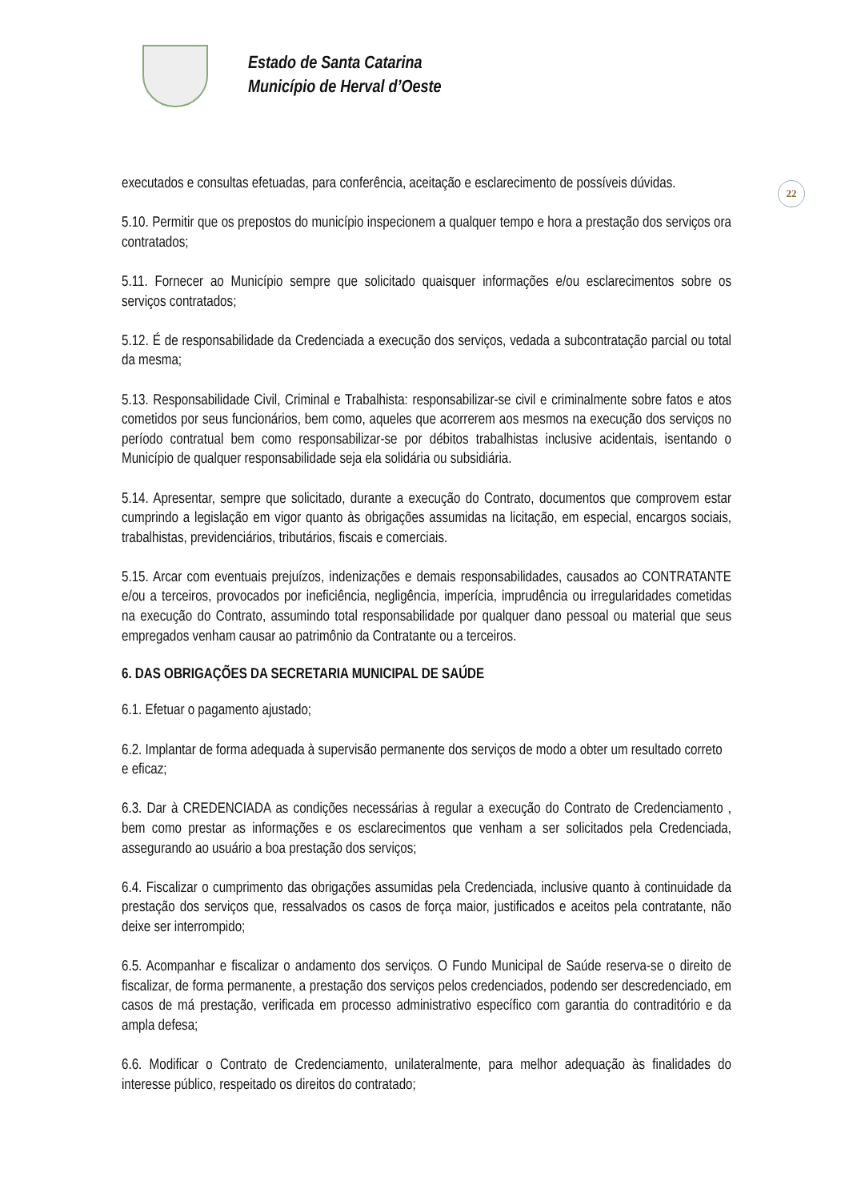Estado de Santa Catarina
Município de Herval d’Oeste
22
executados e consultas efetuadas, para conferência, aceitação e esclarecimento de possíveis dúvidas.
5.10. Permitir que os prepostos do município inspecionem a qualquer tempo e hora a prestação dos serviços ora contratados;
5.11. Fornecer ao Município sempre que solicitado quaisquer informações e/ou esclarecimentos sobre os serviços contratados;
5.12. É de responsabilidade da Credenciada a execução dos serviços, vedada a subcontratação parcial ou total da mesma;
5.13. Responsabilidade Civil, Criminal e Trabalhista: responsabilizar-se civil e criminalmente sobre fatos e atos cometidos por seus funcionários, bem como, aqueles que acorrerem aos mesmos na execução dos serviços no período contratual bem como responsabilizar-se por débitos trabalhistas inclusive acidentais, isentando o Município de qualquer responsabilidade seja ela solidária ou subsidiária.
5.14. Apresentar, sempre que solicitado, durante a execução do Contrato, documentos que comprovem estar cumprindo a legislação em vigor quanto às obrigações assumidas na licitação, em especial, encargos sociais, trabalhistas, previdenciários, tributários, fiscais e comerciais.
5.15. Arcar com eventuais prejuízos, indenizações e demais responsabilidades, causados ao CONTRATANTE e/ou a terceiros, provocados por ineficiência, negligência, imperícia, imprudência ou irregularidades cometidas na execução do Contrato, assumindo total responsabilidade por qualquer dano pessoal ou material que seus empregados venham causar ao patrimônio da Contratante ou a terceiros.
6. DAS OBRIGAÇÕES DA SECRETARIA MUNICIPAL DE SAÚDE
6.1. Efetuar o pagamento ajustado;
6.2. Implantar de forma adequada à supervisão permanente dos serviços de modo a obter um resultado correto e eficaz;
6.3. Dar à CREDENCIADA as condições necessárias à regular a execução do Contrato de Credenciamento , bem como prestar as informações e os esclarecimentos que venham a ser solicitados pela Credenciada, assegurando ao usuário a boa prestação dos serviços;
6.4. Fiscalizar o cumprimento das obrigações assumidas pela Credenciada, inclusive quanto à continuidade da prestação dos serviços que, ressalvados os casos de força maior, justificados e aceitos pela contratante, não deixe ser interrompido;
6.5. Acompanhar e fiscalizar o andamento dos serviços. O Fundo Municipal de Saúde reserva-se o direito de fiscalizar, de forma permanente, a prestação dos serviços pelos credenciados, podendo ser descredenciado, em casos de má prestação, verificada em processo administrativo específico com garantia do contraditório e da ampla defesa;
6.6. Modificar o Contrato de Credenciamento, unilateralmente, para melhor adequação às finalidades do interesse público, respeitado os direitos do contratado;